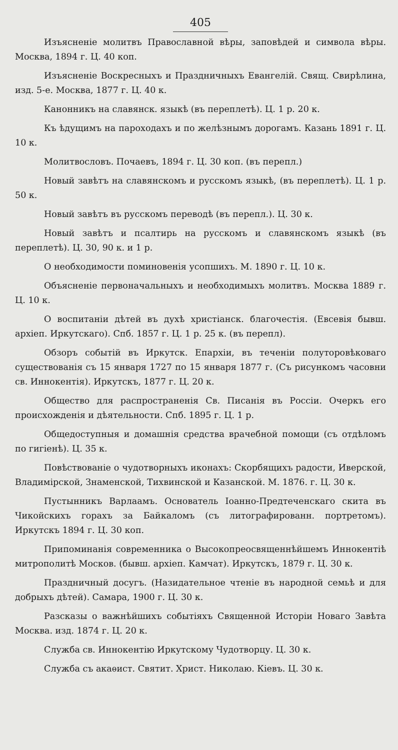405
Изъясненіе молитвъ Православной вѣры, заповѣдей и символа вѣры. Москва, 1894 г. Ц. 40 коп.
Изъясненіе Воскресныхъ и Праздничныхъ Евангелій. Свящ. Свирѣлина, изд. 5-е. Москва, 1877 г. Ц. 40 к.
Канонникъ на славянск. языкѣ (въ переплетѣ). Ц. 1 р. 20 к.
Къ ѣдущимъ на пароходахъ и по желѣзнымъ дорогамъ. Казань 1891 г. Ц. 10 к.
Молитвословъ. Почаевъ, 1894 г. Ц. 30 коп. (въ перепл.)
Новый завѣтъ на славянскомъ и русскомъ языкѣ, (въ переплетѣ). Ц. 1 р. 50 к.
Новый завѣтъ въ русскомъ переводѣ (въ перепл.). Ц. 30 к.
Новый завѣтъ и псалтирь на русскомъ и славянскомъ языкѣ (въ переплетѣ). Ц. 30, 90 к. и 1 р.
О необходимости поминовенія усопшихъ. М. 1890 г. Ц. 10 к.
Объясненіе первоначальныхъ и необходимыхъ молитвъ. Москва 1889 г. Ц. 10 к.
О воспитаніи дѣтей въ духѣ христіанск. благочестія. (Евсевія бывш. архіеп. Иркутскаго). Спб. 1857 г. Ц. 1 р. 25 к. (въ перепл).
Обзоръ событій въ Иркутск. Епархіи, въ теченіи полуторовѣковаго существованія съ 15 января 1727 по 15 января 1877 г. (Съ рисункомъ часовни св. Иннокентія). Иркутскъ, 1877 г. Ц. 20 к.
Общество для распространенія Св. Писанія въ Россіи. Очеркъ его происхожденія и дѣятельности. Спб. 1895 г. Ц. 1 р.
Общедоступныя и домашнія средства врачебной помощи (съ отдѣломъ по гигіенѣ). Ц. 35 к.
Повѣствованіе о чудотворныхъ иконахъ: Скорбящихъ радости, Иверской, Владимірской, Знаменской, Тихвинской и Казанской. М. 1876. г. Ц. 30 к.
Пустынникъ Варлаамъ. Основатель Іоанно-Предтеченскаго скита въ Чикойскихъ горахъ за Байкаломъ (съ литографированн. портретомъ). Иркутскъ 1894 г. Ц. 30 коп.
Припоминанія современника о Высокопреосвященнѣйшемъ Иннокентіѣ митрополитѣ Москов. (бывш. архіеп. Камчат). Иркутскъ, 1879 г. Ц. 30 к.
Праздничный досугъ. (Назидательное чтеніе въ народной семьѣ и для добрыхъ дѣтей). Самара, 1900 г. Ц. 30 к.
Разсказы о важнѣйшихъ событіяхъ Священной Исторіи Новаго Завѣта Москва. изд. 1874 г. Ц. 20 к.
Служба св. Иннокентію Иркутскому Чудотворцу. Ц. 30 к.
Служба съ акаѳист. Святит. Христ. Николаю. Кіевъ. Ц. 30 к.